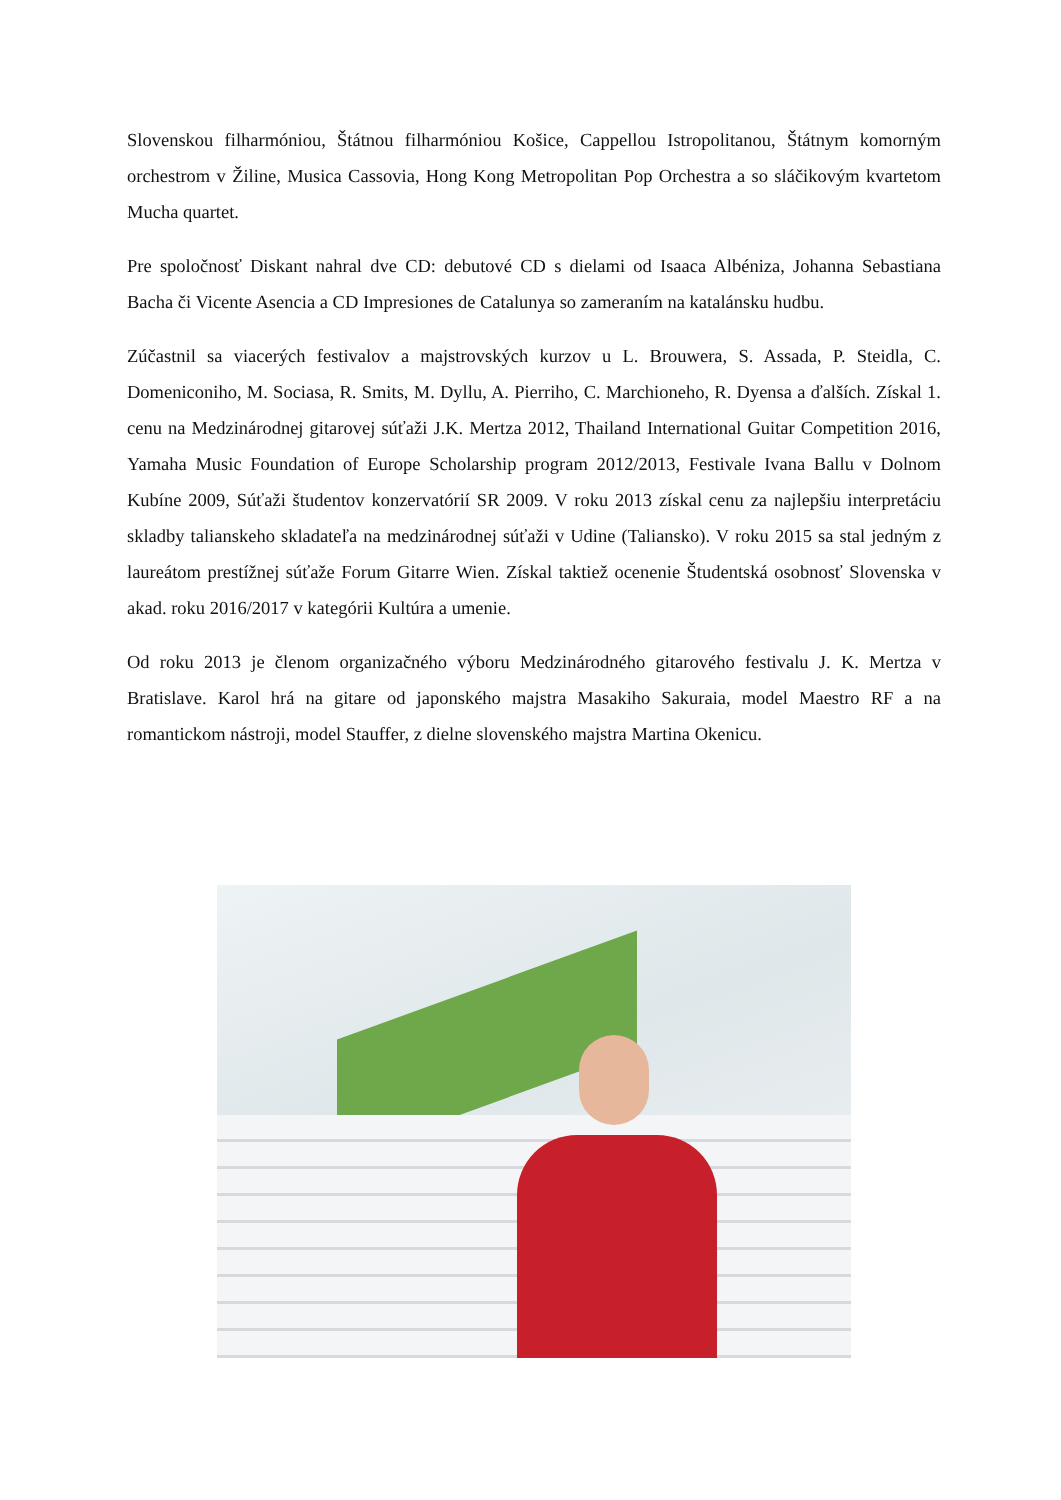Slovenskou filharmóniou, Štátnou filharmóniou Košice, Cappellou Istropolitanou, Štátnym komorným orchestrom v Žiline, Musica Cassovia, Hong Kong Metropolitan Pop Orchestra a so sláčikovým kvartetom Mucha quartet.
Pre spoločnosť Diskant nahral dve CD: debutové CD s dielami od Isaaca Albéniza, Johanna Sebastiana Bacha či Vicente Asencia a CD Impresiones de Catalunya so zameraním na katalánsku hudbu.
Zúčastnil sa viacerých festivalov a majstrovských kurzov u L. Brouwera, S. Assada, P. Steidla, C. Domeniconiho, M. Sociasa, R. Smits, M. Dyllu, A. Pierriho, C. Marchioneho, R. Dyensa a ďalších. Získal 1. cenu na Medzinárodnej gitarovej súťaži J.K. Mertza 2012, Thailand International Guitar Competition 2016, Yamaha Music Foundation of Europe Scholarship program 2012/2013, Festivale Ivana Ballu v Dolnom Kubíne 2009, Súťaži študentov konzervatórií SR 2009. V roku 2013 získal cenu za najlepšiu interpretáciu skladby talianskeho skladateľa na medzinárodnej súťaži v Udine (Taliansko). V roku 2015 sa stal jedným z laureátom prestížnej súťaže Forum Gitarre Wien. Získal taktiež ocenenie Študentská osobnosť Slovenska v akad. roku 2016/2017 v kategórii Kultúra a umenie.
Od roku 2013 je členom organizačného výboru Medzinárodného gitarového festivalu J. K. Mertza v Bratislave. Karol hrá na gitare od japonského majstra Masakiho Sakuraia, model Maestro RF a na romantickom nástroji, model Stauffer, z dielne slovenského majstra Martina Okenicu.